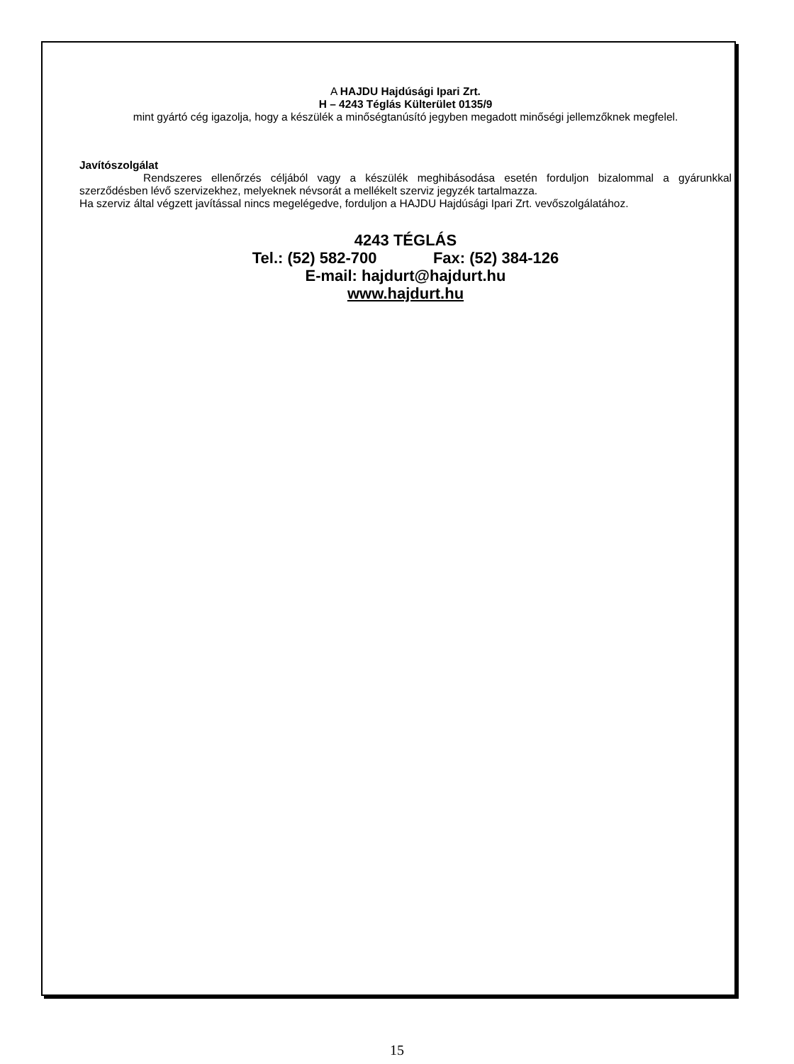A HAJDU Hajdúsági Ipari Zrt.
H – 4243 Téglás Külterület 0135/9
mint gyártó cég igazolja, hogy a készülék a minőségtanúsító jegyben megadott minőségi jellemzőknek megfelel.
Javítószolgálat
Rendszeres ellenőrzés céljából vagy a készülék meghibásodása esetén forduljon bizalommal a gyárunkkal szerződésben lévő szervizekhez, melyeknek névsorát a mellékelt szerviz jegyzék tartalmazza.
Ha szerviz által végzett javítással nincs megelégedve, forduljon a HAJDU Hajdúsági Ipari Zrt. vevőszolgálatához.
4243 TÉGLÁS
Tel.: (52) 582-700 Fax: (52) 384-126
E-mail: hajdurt@hajdurt.hu
www.hajdurt.hu
15